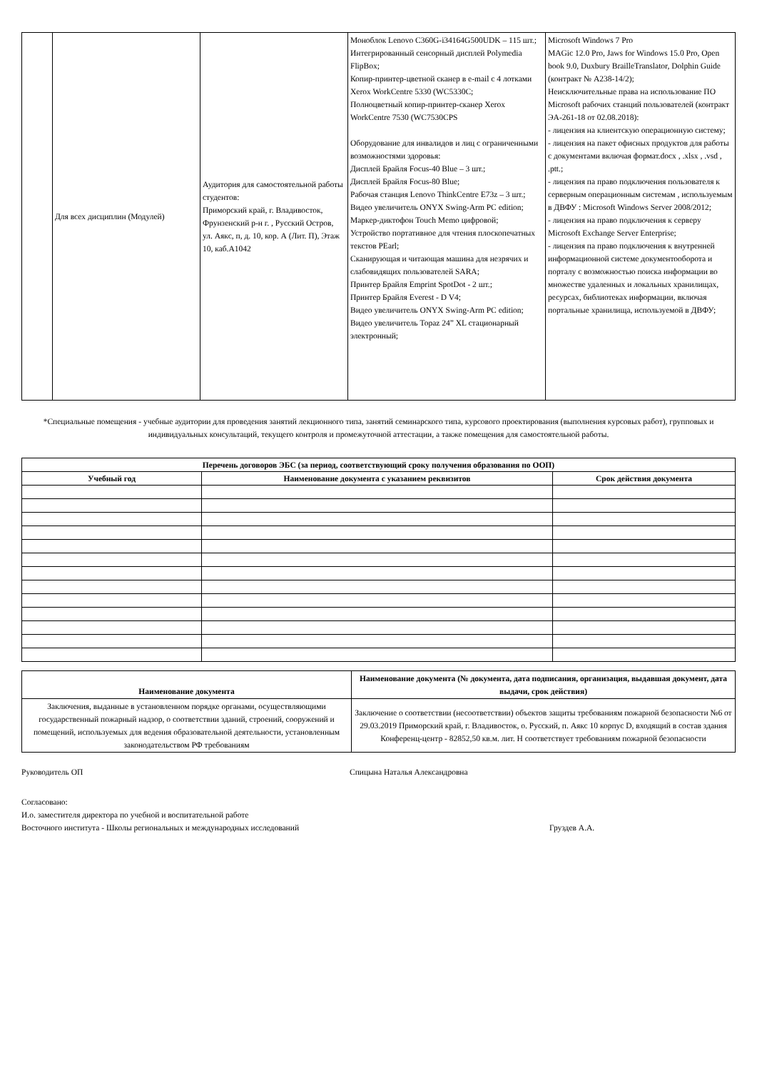| | Для всех дисциплин (Модулей) | Аудитория для самостоятельной работы студентов: Приморский край, г. Владивосток, Фрунзенский р-н г. , Русский Остров, ул. Аякс, п, д. 10, кор. А (Лит. П), Этаж 10, каб.A1042 | Моноблок Lenovo C360G-i34164G500UDK – 115 шт.; Интегрированный сенсорный дисплей Polymedia FlipBox; Копир-принтер-цветной сканер в e-mail с 4 лотками Xerox WorkCentre 5330 (WC5330C; Полноцветный копир-принтер-сканер Xerox WorkCentre 7530 (WC7530CPS Оборудование для инвалидов и лиц с ограниченными возможностями здоровья: Дисплей Брайля Focus-40 Blue – 3 шт.; Дисплей Брайля Focus-80 Blue; Рабочая станция Lenovo ThinkCentre E73z – 3 шт.; Видео увеличитель ONYX Swing-Arm PC edition; Маркер-диктофон Touch Memo цифровой; Устройство портативное для чтения плоскопечатных текстов PEarl; Сканирующая и читающая машина для незрячих и слабовидящих пользователей SARA; Принтер Брайля Emprint SpotDot - 2 шт.; Принтер Брайля Everest - D V4; Видео увеличитель ONYX Swing-Arm PC edition; Видео увеличитель Topaz 24” XL стационарный электронный; | Microsoft Windows 7 Pro MAGic 12.0 Pro, Jaws for Windows 15.0 Pro, Open book 9.0, Duxbury BrailleTranslator, Dolphin Guide (контракт № А238-14/2); Неисключительные права на использование ПО Microsoft рабочих станций пользователей (контракт ЭА-261-18 от 02.08.2018): - лицензия на клиентскую операционную систему; - лицензия на пакет офисных продуктов для работы с документами включая формат.docx , .xlsx , .vsd , .ptt.; - лицензия па право подключения пользователя к серверным операционным системам , используемым в ДВФУ : Microsoft Windows Server 2008/2012; - лицензия на право подключения к серверу Microsoft Exchange Server Enterprise; - лицензия па право подключения к внутренней информационной системе документооборота и порталу с возможностью поиска информации во множестве удаленных и локальных хранилищах, ресурсах, библиотеках информации, включая портальные хранилища, используемой в ДВФУ; |
*Специальные помещения - учебные аудитории для проведения занятий лекционного типа, занятий семинарского типа, курсового проектирования (выполнения курсовых работ), групповых и индивидуальных консультаций, текущего контроля и промежуточной аттестации, а также помещения для самостоятельной работы.
| Перечень договоров ЭБС (за период, соответствующий сроку получения образования по ООП) | | |
| --- | --- | --- |
| Учебный год | Наименование документа с указанием реквизитов | Срок действия документа |
| Наименование документа | Наименование документа (№ документа, дата подписания, организация, выдавшая документ, дата выдачи, срок действия) |
| Заключения, выданные в установленном порядке органами, осуществляющими государственный пожарный надзор, о соответствии зданий, строений, сооружений и помещений, используемых для ведения образовательной деятельности, установленным законодательством РФ требованиям | Заключение о соответствии (несоответствии) объектов защиты требованиям пожарной безопасности №6 от 29.03.2019 Приморский край, г. Владивосток, о. Русский, п. Аякс 10 корпус D, входящий в состав здания Конференц-центр - 82852,50 кв.м. лит. Н соответствует требованиям пожарной безопасности |
Руководитель ОП Спицына Наталья Александровна
Согласовано:
И.о. заместителя директора по учебной и воспитательной работе
Восточного института - Школы региональных и международных исследований Груздев А.А.